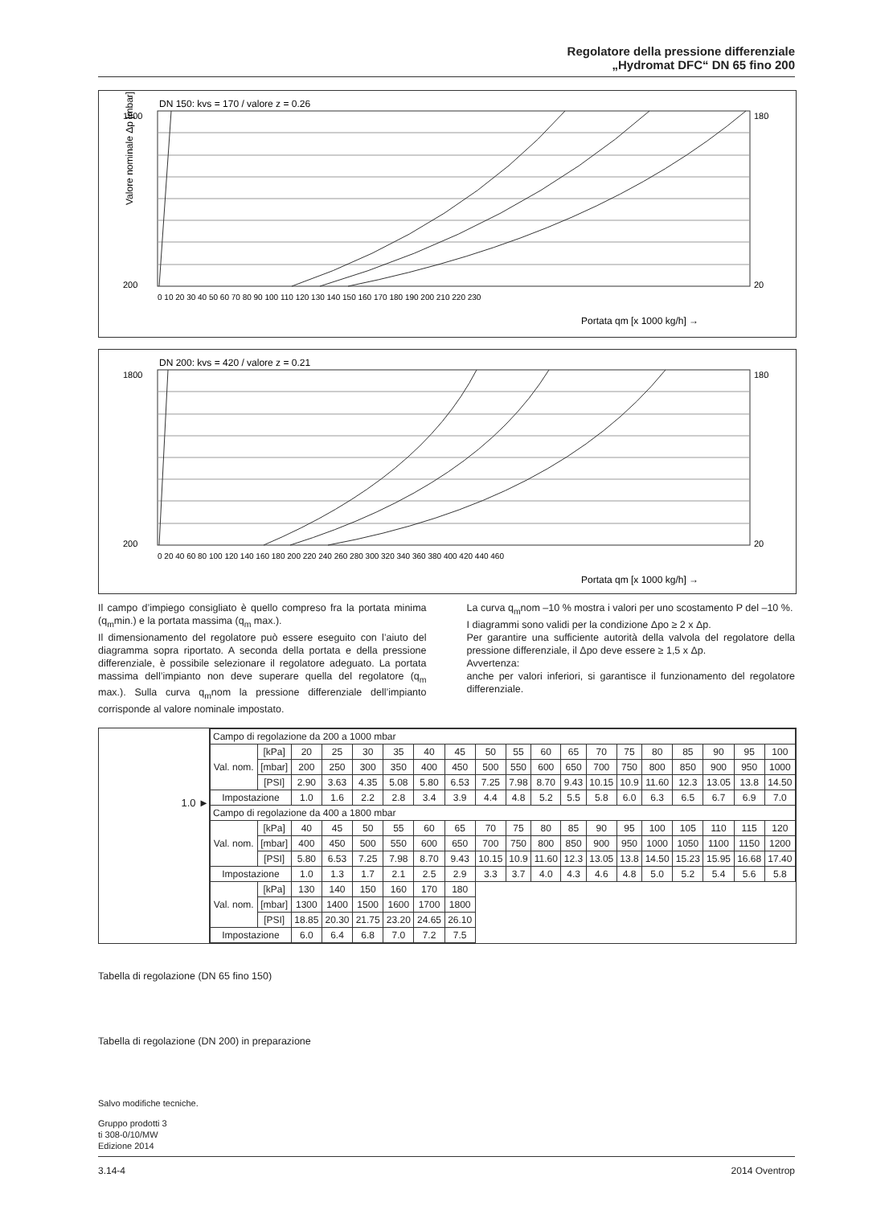Regolatore della pressione differenziale
„Hydromat DFC“ DN 65 fino 200
DN 150: kvs = 170 / valore z = 0.26
Valore nominale Δp [mbar]
Portata qm [x 1000 kg/h] →
0 10 20 30 40 50 60 70 80 90 100 110 120 130 140 150 160 170 180 190 200 210 220 230
1800
200
180
20
DN 200: kvs = 420 / valore z = 0.21
Portata qm [x 1000 kg/h] →
0 20 40 60 80 100 120 140 160 180 200 220 240 260 280 300 320 340 360 380 400 420 440 460
1800
200
180
20
Il campo d’impiego consigliato è quello compreso fra la portata minima (q<sub>m</sub>min.) e la portata massima (q<sub>m</sub> max.).
Il dimensionamento del regolatore può essere eseguito con l’aiuto del diagramma sopra riportato. A seconda della portata e della pressione differenziale, è possibile selezionare il regolatore adeguato. La portata massima dell’impianto non deve superare quella del regolatore (q<sub>m</sub> max.). Sulla curva q<sub>m</sub>nom la pressione differenziale dell’impianto corrisponde al valore nominale impostato.
La curva q<sub>m</sub>nom –10 % mostra i valori per uno scostamento P del –10 %.
I diagrammi sono validi per la condizione Δpo ≥ 2 x Δp.
Per garantire una sufficiente autorità della valvola del regolatore della pressione differenziale, il Δpo deve essere ≥ 1,5 x Δp.
Avvertenza:
anche per valori inferiori, si garantisce il funzionamento del regolatore differenziale.
1.0 ►
| Campo di regolazione da 200 a 1000 mbar | | | | | | | | | | | | | | | | | | |
| Val. nom. | [kPa] | 20 | 25 | 30 | 35 | 40 | 45 | 50 | 55 | 60 | 65 | 70 | 75 | 80 | 85 | 90 | 95 | 100 |
| | [mbar] | 200 | 250 | 300 | 350 | 400 | 450 | 500 | 550 | 600 | 650 | 700 | 750 | 800 | 850 | 900 | 950 | 1000 |
| | [PSI] | 2.90 | 3.63 | 4.35 | 5.08 | 5.80 | 6.53 | 7.25 | 7.98 | 8.70 | 9.43 | 10.15 | 10.9 | 11.60 | 12.3 | 13.05 | 13.8 | 14.50 |
| Impostazione | | 1.0 | 1.6 | 2.2 | 2.8 | 3.4 | 3.9 | 4.4 | 4.8 | 5.2 | 5.5 | 5.8 | 6.0 | 6.3 | 6.5 | 6.7 | 6.9 | 7.0 |
| Campo di regolazione da 400 a 1800 mbar | | | | | | | | | | | | | | | | | | |
| Val. nom. | [kPa] | 40 | 45 | 50 | 55 | 60 | 65 | 70 | 75 | 80 | 85 | 90 | 95 | 100 | 105 | 110 | 115 | 120 |
| | [mbar] | 400 | 450 | 500 | 550 | 600 | 650 | 700 | 750 | 800 | 850 | 900 | 950 | 1000 | 1050 | 1100 | 1150 | 1200 |
| | [PSI] | 5.80 | 6.53 | 7.25 | 7.98 | 8.70 | 9.43 | 10.15 | 10.9 | 11.60 | 12.3 | 13.05 | 13.8 | 14.50 | 15.23 | 15.95 | 16.68 | 17.40 |
| Impostazione | | 1.0 | 1.3 | 1.7 | 2.1 | 2.5 | 2.9 | 3.3 | 3.7 | 4.0 | 4.3 | 4.6 | 4.8 | 5.0 | 5.2 | 5.4 | 5.6 | 5.8 |
| Val. nom. | [kPa] | 130 | 140 | 150 | 160 | 170 | 180 | | | | | | | | | | | |
| | [mbar] | 1300 | 1400 | 1500 | 1600 | 1700 | 1800 | | | | | | | | | | | |
| | [PSI] | 18.85 | 20.30 | 21.75 | 23.20 | 24.65 | 26.10 | | | | | | | | | | | |
| Impostazione | | 6.0 | 6.4 | 6.8 | 7.0 | 7.2 | 7.5 | | | | | | | | | | | |
Tabella di regolazione (DN 65 fino 150)
Tabella di regolazione (DN 200) in preparazione
Salvo modifiche tecniche.
Gruppo prodotti 3
ti 308-0/10/MW
Edizione 2014
3.14-4 2014 Oventrop